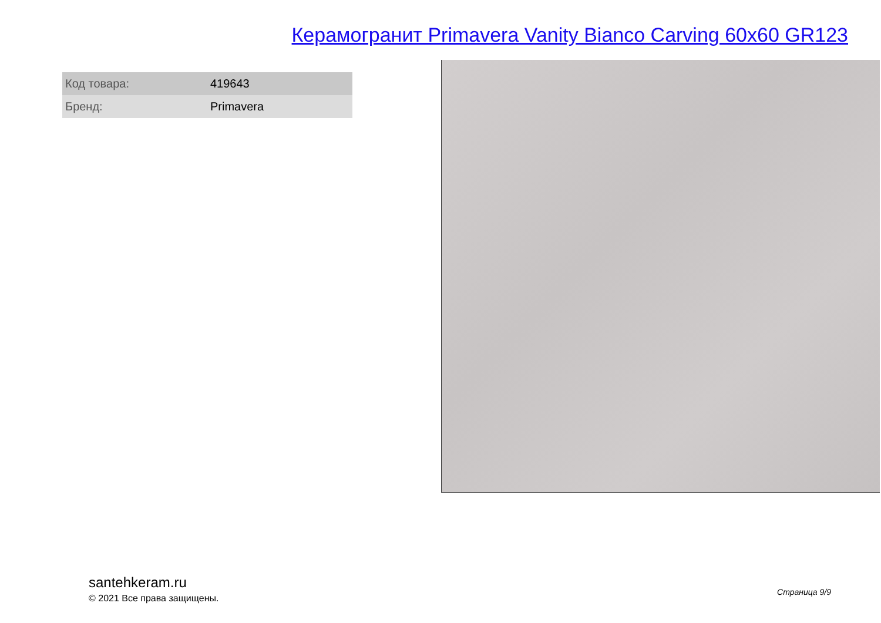Керамогранит Primavera Vanity Bianco Carving 60x60 GR123
| Код товара: | 419643 |
| Бренд: | Primavera |
santehkeram.ru
© 2021 Все права защищены.
Страница 9/9